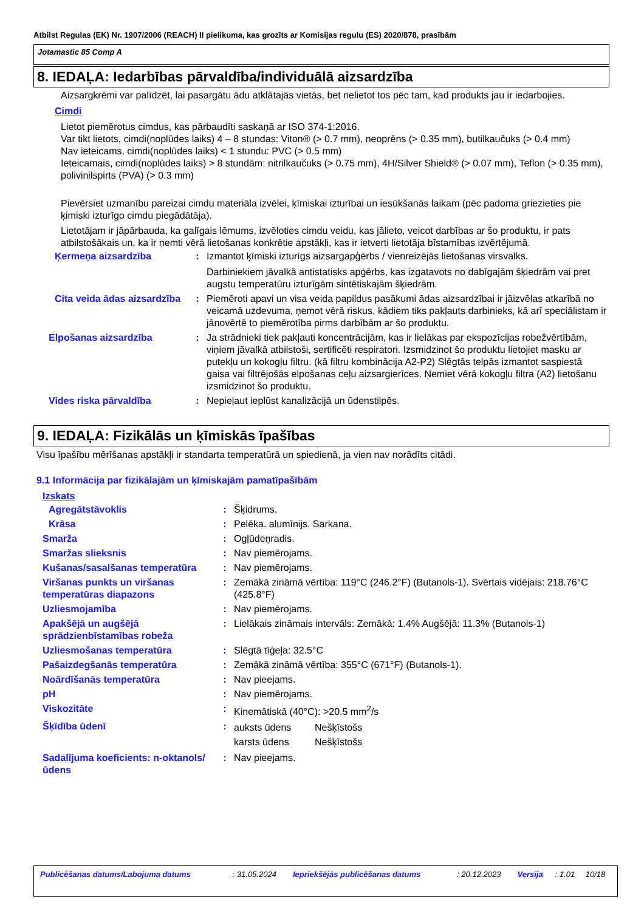Atbilst Regulas (EK) Nr. 1907/2006 (REACH) II pielikuma, kas grozīts ar Komisijas regulu (ES) 2020/878, prasībām
Jotamastic 85 Comp A
8. IEDAĻA: Iedarbības pārvaldība/individuālā aizsardzība
Aizsargkrēmi var palīdzēt, lai pasargātu ādu atklātajās vietās, bet nelietot tos pēc tam, kad produkts jau ir iedarbojies.
Cimdi
Lietot piemērotus cimdus, kas pārbaudīti saskaņā ar ISO 374-1:2016.
Var tikt lietots, cimdi(noplūdes laiks) 4 – 8 stundas: Viton® (> 0.7 mm), neoprēns (> 0.35 mm), butilkaučuks (> 0.4 mm)
Nav ieteicams, cimdi(noplūdes laiks) < 1 stundu: PVC (> 0.5 mm)
Ieteicamais, cimdi(noplūdes laiks) > 8 stundām: nitrilkaučuks (> 0.75 mm), 4H/Silver Shield® (> 0.07 mm), Teflon (> 0.35 mm), polivinilspirts (PVA) (> 0.3 mm)
Pievērsiet uzmanību pareizai cimdu materiāla izvēlei, ķīmiskai izturībai un iesūkšanās laikam (pēc padoma griezieties pie ķimiski izturīgo cimdu piegādātāja).
Lietotājam ir jāpārbauda, ka galīgais lēmums, izvēloties cimdu veidu, kas jālieto, veicot darbības ar šo produktu, ir pats atbilstošākais un, ka ir ņemti vērā lietošanas konkrētie apstākļi, kas ir ietverti lietotāja bīstamības izvērtējumā.
| Ķermeņa aizsardzība | : | Izmantot ķīmiski izturīgs aizsargapģērbs / vienreizējās lietošanas virsvalks. Darbiniekiem jāvalkā antistatisks apģērbs, kas izgatavots no dabīgajām šķiedrām vai pret augstu temperatūru izturīgām sintētiskajām šķiedrām. |
| Cita veida ādas aizsardzība | : | Piemēroti apavi un visa veida papildus pasākumi ādas aizsardzībai ir jāizvēlas atkarībā no veicamā uzdevuma, ņemot vērā riskus, kādiem tiks pakļauts darbinieks, kā arī speciālistam ir jānovērtē to piemērotība pirms darbībām ar šo produktu. |
| Elpošanas aizsardzība | : | Ja strādnieki tiek pakļauti koncentrācijām, kas ir lielākas par ekspozīcijas robežvērtībām, viņiem jāvalkā atbilstoši, sertificēti respiratori. Izsmidzinot šo produktu lietojiet masku ar putekļu un kokogļu filtru. (kā filtru kombinācija A2-P2) Slēgtās telpās izmantot saspiestā gaisa vai filtrējošās elpošanas ceļu aizsargierīces. Ņemiet vērā kokogļu filtra (A2) lietošanu izsmidzinot šo produktu. |
| Vides riska pārvaldība | : | Nepieļaut ieplūst kanalizācijā un ūdenstilpēs. |
9. IEDAĻA: Fizikālās un ķīmiskās īpašības
Visu īpašību mērīšanas apstākļi ir standarta temperatūrā un spiedienā, ja vien nav norādīts citādi.
9.1 Informācija par fizikālajām un ķīmiskajām pamatīpašībām
Izskats
| Agregātstāvoklis | : | Šķidrums. |
| Krāsa | : | Pelēka. alumīnijs. Sarkana. |
| Smarža | : | Ogļūdeņradis. |
| Smaržas slieksnis | : | Nav piemērojams. |
| Kušanas/sasalšanas temperatūra | : | Nav piemērojams. |
| Viršanas punkts un viršanas temperatūras diapazons | : | Zemākā zināmā vērtība: 119°C (246.2°F) (Butanols-1). Svērtais vidējais: 218.76°C (425.8°F) |
| Uzliesmojamība | : | Nav piemērojams. |
| Apakšējā un augšējā sprādzienbīstamības robeža | : | Lielākais zināmais intervāls: Zemākā: 1.4% Augšējā: 11.3% (Butanols-1) |
| Uzliesmošanas temperatūra | : | Slēgtā tīģeļa: 32.5°C |
| Pašaizdegšanās temperatūra | : | Zemākā zināmā vērtība: 355°C (671°F) (Butanols-1). |
| Noārdīšanās temperatūra | : | Nav pieejams. |
| pH | : | Nav piemērojams. |
| Viskozitāte | : | Kinemātiskā (40°C): >20.5 mm<sup>2</sup>/s |
| Šķīdība ūdenī | : | / auksts ūdens / Nešķīstošs / / karsts ūdens / Nešķīstošs / |
| Sadalījuma koeficients: n-oktanols/ūdens | : | Nav pieejams. |
| Publicēšanas datums/Labojuma datums | : 31.05.2024 | Iepriekšējās publicēšanas datums | : 20.12.2023 | Versija | : 1.01 | 10/18 |